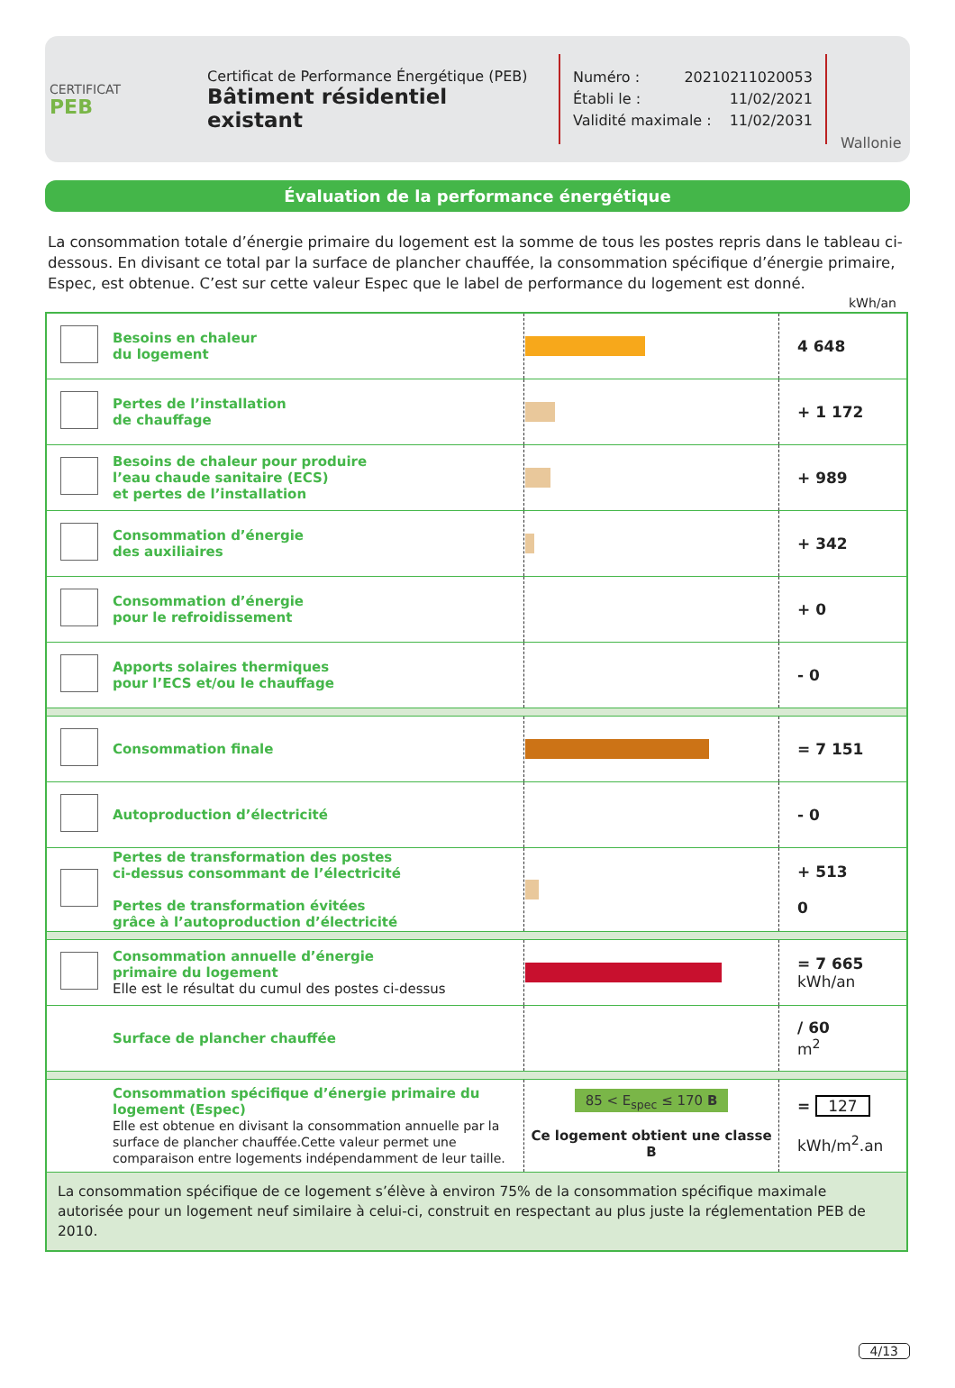CERTIFICAT
PEB
Certificat de Performance Énergétique (PEB)
Bâtiment résidentiel existant
Numéro : 20210211020053
Établi le : 11/02/2021
Validité maximale : 11/02/2031
Wallonie
Évaluation de la performance énergétique
La consommation totale d’énergie primaire du logement est la somme de tous les postes repris dans le tableau ci-dessous. En divisant ce total par la surface de plancher chauffée, la consommation spécifique d’énergie primaire, Espec, est obtenue. C’est sur cette valeur Espec que le label de performance du logement est donné.
kWh/an
| | Besoins en chaleur du logement | | 4 648 |
| | Pertes de l’installation de chauffage | | + 1 172 |
| | Besoins de chaleur pour produire l’eau chaude sanitaire (ECS) et pertes de l’installation | | + 989 |
| | Consommation d’énergie des auxiliaires | | + 342 |
| | Consommation d’énergie pour le refroidissement | | + 0 |
| | Apports solaires thermiques pour l’ECS et/ou le chauffage | | - 0 |
| | Consommation finale | | = 7 151 |
| | Autoproduction d’électricité | | - 0 |
| | Pertes de transformation des postes ci-dessus consommant de l’électricité Pertes de transformation évitées grâce à l’autoproduction d’électricité | | + 513 0 |
| | Consommation annuelle d’énergie primaire du logement Elle est le résultat du cumul des postes ci-dessus | | = 7 665 kWh/an |
| | Surface de plancher chauffée | | / 60 m<sup>2</sup> |
| | Consommation spécifique d’énergie primaire du logement (Espec) Elle est obtenue en divisant la consommation annuelle par la surface de plancher chauffée.Cette valeur permet une comparaison entre logements indépendamment de leur taille. | 85 < E<sub>spec</sub> ≤ 170 B Ce logement obtient une classe B | = 127 kWh/m<sup>2</sup>.an |
| La consommation spécifique de ce logement s’élève à environ 75% de la consommation spécifique maximale autorisée pour un logement neuf similaire à celui-ci, construit en respectant au plus juste la réglementation PEB de 2010. | | | |
4/13